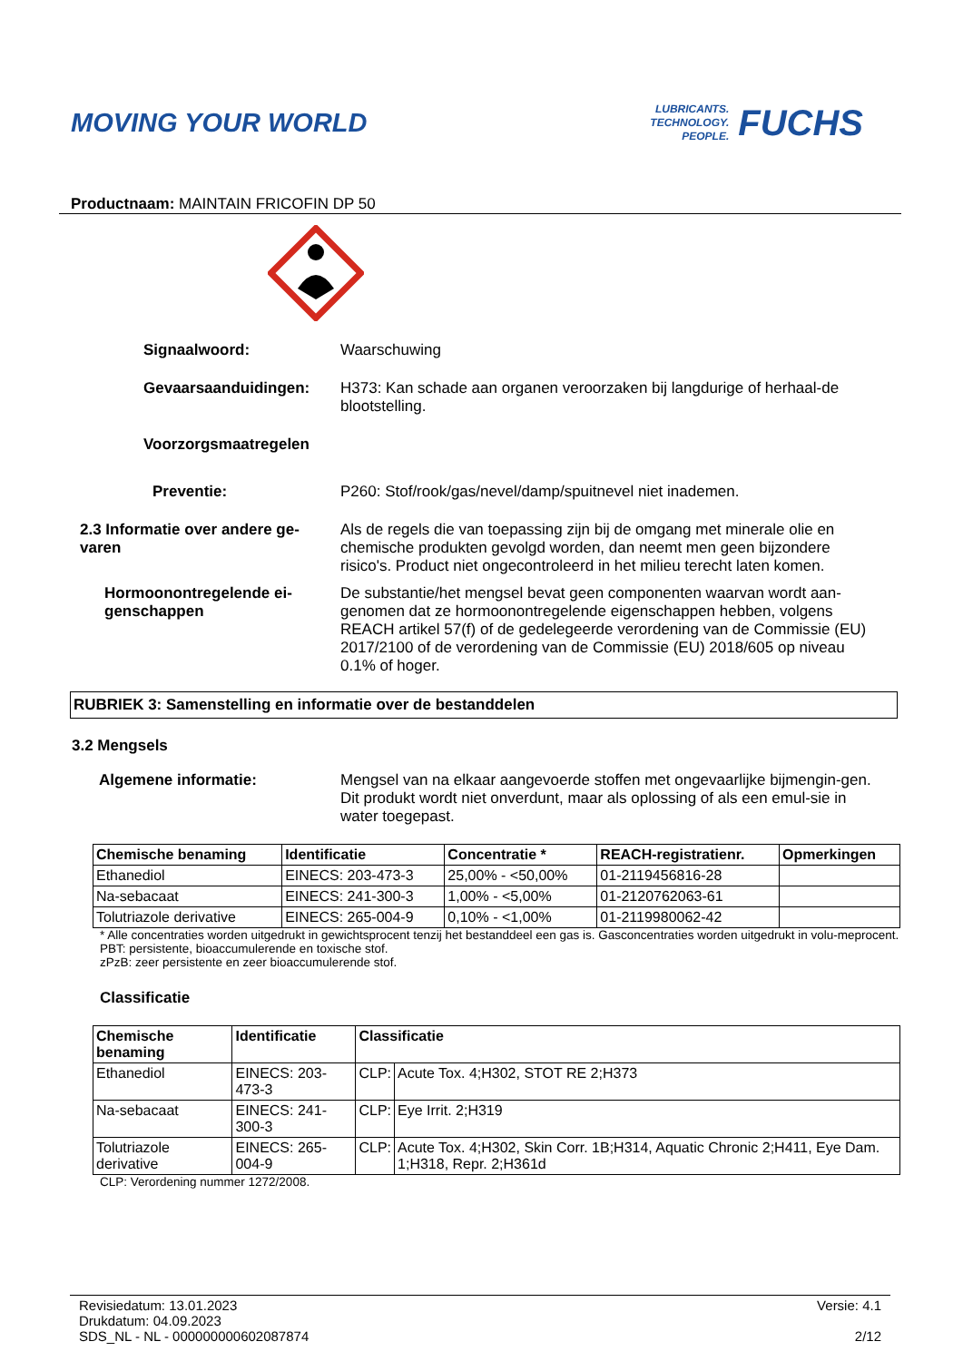MOVING YOUR WORLD
LUBRICANTS.
TECHNOLOGY.
PEOPLE.
FUCHS
Productnaam: MAINTAIN FRICOFIN DP 50
Signaalwoord: Waarschuwing
Gevaarsaanduidingen: H373: Kan schade aan organen veroorzaken bij langdurige of herhaal-de blootstelling.
Voorzorgsmaatregelen
Preventie: P260: Stof/rook/gas/nevel/damp/spuitnevel niet inademen.
2.3 Informatie over andere ge-varen Als de regels die van toepassing zijn bij de omgang met minerale olie en chemische produkten gevolgd worden, dan neemt men geen bijzondere risico's. Product niet ongecontroleerd in het milieu terecht laten komen.
Hormoonontregelende ei-genschappen De substantie/het mengsel bevat geen componenten waarvan wordt aan-genomen dat ze hormoonontregelende eigenschappen hebben, volgens REACH artikel 57(f) of de gedelegeerde verordening van de Commissie (EU) 2017/2100 of de verordening van de Commissie (EU) 2018/605 op niveau 0.1% of hoger.
RUBRIEK 3: Samenstelling en informatie over de bestanddelen
3.2 Mengsels
Algemene informatie: Mengsel van na elkaar aangevoerde stoffen met ongevaarlijke bijmengin-gen. Dit produkt wordt niet onverdunt, maar als oplossing of als een emul-sie in water toegepast.
| Chemische benaming | Identificatie | Concentratie * | REACH-registratienr. | Opmerkingen |
| --- | --- | --- | --- | --- |
| Ethanediol | EINECS: 203-473-3 | 25,00% - <50,00% | 01-2119456816-28 | |
| Na-sebacaat | EINECS: 241-300-3 | 1,00% - <5,00% | 01-2120762063-61 | |
| Tolutriazole derivative | EINECS: 265-004-9 | 0,10% - <1,00% | 01-2119980062-42 | |
* Alle concentraties worden uitgedrukt in gewichtsprocent tenzij het bestanddeel een gas is. Gasconcentraties worden uitgedrukt in volu-meprocent.
PBT: persistente, bioaccumulerende en toxische stof.
zPzB: zeer persistente en zeer bioaccumulerende stof.
Classificatie
| Chemische benaming | Identificatie | Classificatie | |
| --- | --- | --- | --- |
| Ethanediol | EINECS: 203-473-3 | CLP: | Acute Tox. 4;H302, STOT RE 2;H373 |
| Na-sebacaat | EINECS: 241-300-3 | CLP: | Eye Irrit. 2;H319 |
| Tolutriazole derivative | EINECS: 265-004-9 | CLP: | Acute Tox. 4;H302, Skin Corr. 1B;H314, Aquatic Chronic 2;H411, Eye Dam. 1;H318, Repr. 2;H361d |
CLP: Verordening nummer 1272/2008.
Revisiedatum: 13.01.2023
Drukdatum: 04.09.2023
SDS_NL - NL - 000000000602087874
Versie: 4.1
2/12